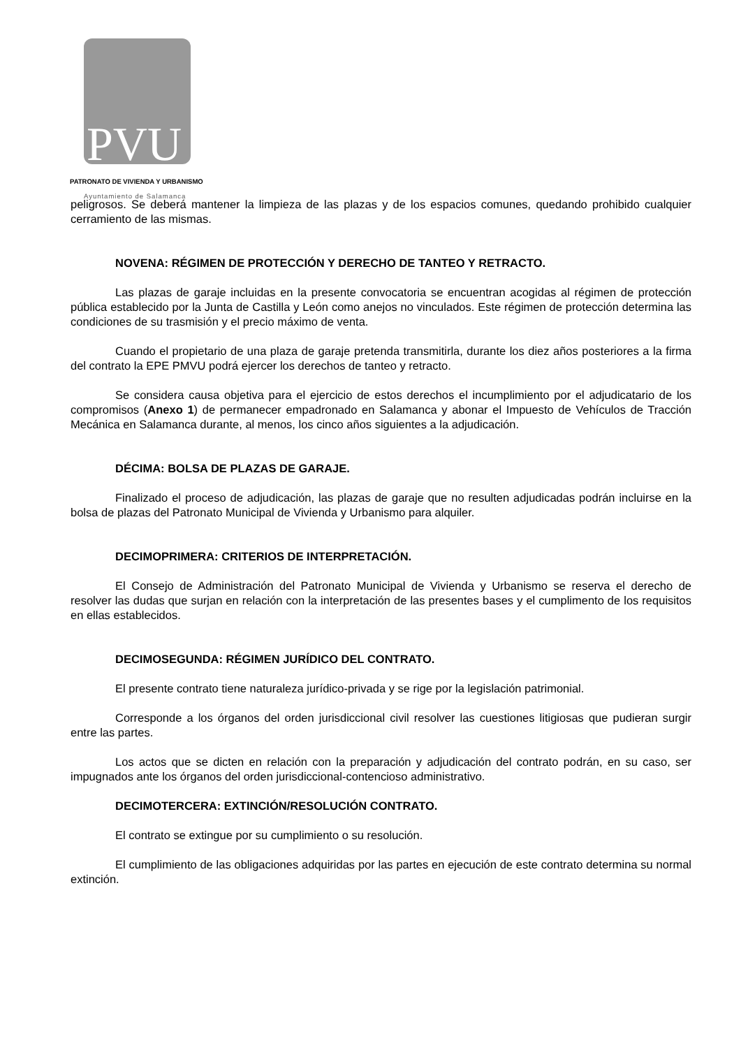PVU
PATRONATO DE VIVIENDA Y URBANISMO
Ayuntamiento de Salamanca
peligrosos. Se deberá mantener la limpieza de las plazas y de los espacios comunes, quedando prohibido cualquier cerramiento de las mismas.
NOVENA: RÉGIMEN DE PROTECCIÓN Y DERECHO DE TANTEO Y RETRACTO.
Las plazas de garaje incluidas en la presente convocatoria se encuentran acogidas al régimen de protección pública establecido por la Junta de Castilla y León como anejos no vinculados. Este régimen de protección determina las condiciones de su trasmisión y el precio máximo de venta.
Cuando el propietario de una plaza de garaje pretenda transmitirla, durante los diez años posteriores a la firma del contrato la EPE PMVU podrá ejercer los derechos de tanteo y retracto.
Se considera causa objetiva para el ejercicio de estos derechos el incumplimiento por el adjudicatario de los compromisos (Anexo 1) de permanecer empadronado en Salamanca y abonar el Impuesto de Vehículos de Tracción Mecánica en Salamanca durante, al menos, los cinco años siguientes a la adjudicación.
DÉCIMA: BOLSA DE PLAZAS DE GARAJE.
Finalizado el proceso de adjudicación, las plazas de garaje que no resulten adjudicadas podrán incluirse en la bolsa de plazas del Patronato Municipal de Vivienda y Urbanismo para alquiler.
DECIMOPRIMERA: CRITERIOS DE INTERPRETACIÓN.
El Consejo de Administración del Patronato Municipal de Vivienda y Urbanismo se reserva el derecho de resolver las dudas que surjan en relación con la interpretación de las presentes bases y el cumplimento de los requisitos en ellas establecidos.
DECIMOSEGUNDA: RÉGIMEN JURÍDICO DEL CONTRATO.
El presente contrato tiene naturaleza jurídico-privada y se rige por la legislación patrimonial.
Corresponde a los órganos del orden jurisdiccional civil resolver las cuestiones litigiosas que pudieran surgir entre las partes.
Los actos que se dicten en relación con la preparación y adjudicación del contrato podrán, en su caso, ser impugnados ante los órganos del orden jurisdiccional-contencioso administrativo.
DECIMOTERCERA: EXTINCIÓN/RESOLUCIÓN CONTRATO.
El contrato se extingue por su cumplimiento o su resolución.
El cumplimiento de las obligaciones adquiridas por las partes en ejecución de este contrato determina su normal extinción.